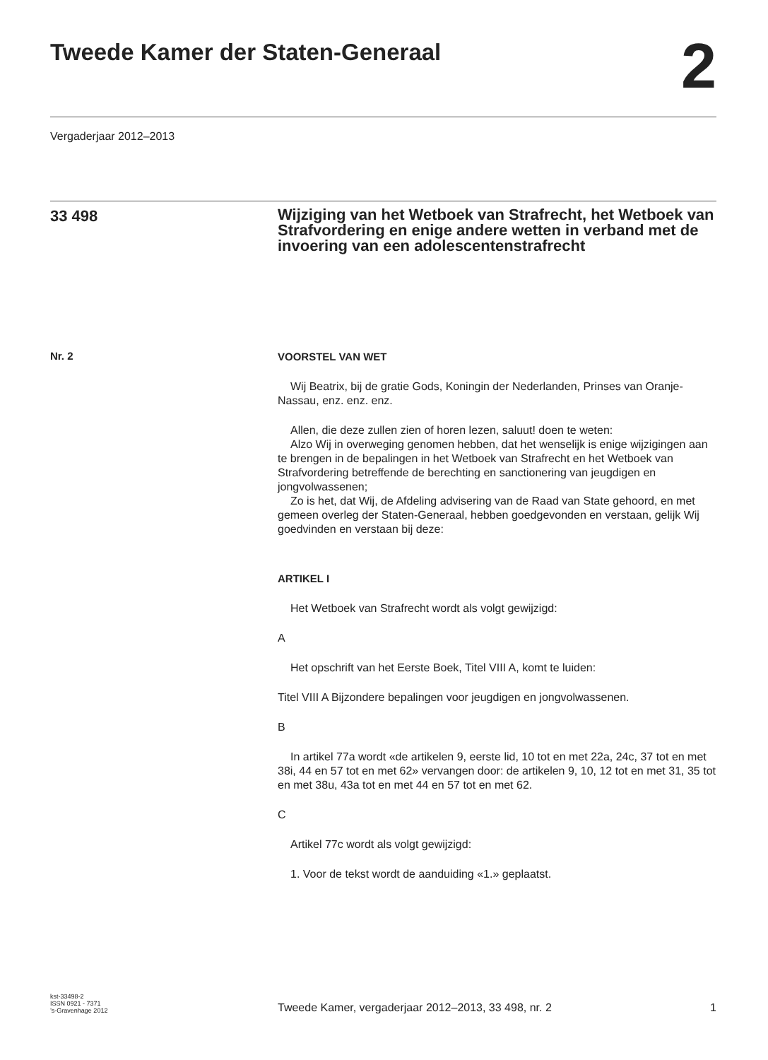Tweede Kamer der Staten-Generaal
2
Vergaderjaar 2012–2013
33 498
Wijziging van het Wetboek van Strafrecht, het Wetboek van Strafvordering en enige andere wetten in verband met de invoering van een adolescentenstrafrecht
Nr. 2
VOORSTEL VAN WET
Wij Beatrix, bij de gratie Gods, Koningin der Nederlanden, Prinses van Oranje-Nassau, enz. enz. enz.
Allen, die deze zullen zien of horen lezen, saluut! doen te weten:
Alzo Wij in overweging genomen hebben, dat het wenselijk is enige wijzigingen aan te brengen in de bepalingen in het Wetboek van Strafrecht en het Wetboek van Strafvordering betreffende de berechting en sanctionering van jeugdigen en jongvolwassenen;
Zo is het, dat Wij, de Afdeling advisering van de Raad van State gehoord, en met gemeen overleg der Staten-Generaal, hebben goedgevonden en verstaan, gelijk Wij goedvinden en verstaan bij deze:
ARTIKEL I
Het Wetboek van Strafrecht wordt als volgt gewijzigd:
A
Het opschrift van het Eerste Boek, Titel VIII A, komt te luiden:
Titel VIII A Bijzondere bepalingen voor jeugdigen en jongvolwassenen.
B
In artikel 77a wordt «de artikelen 9, eerste lid, 10 tot en met 22a, 24c, 37 tot en met 38i, 44 en 57 tot en met 62» vervangen door: de artikelen 9, 10, 12 tot en met 31, 35 tot en met 38u, 43a tot en met 44 en 57 tot en met 62.
C
Artikel 77c wordt als volgt gewijzigd:
1. Voor de tekst wordt de aanduiding «1.» geplaatst.
kst-33498-2
ISSN 0921 - 7371
’s-Gravenhage 2012
Tweede Kamer, vergaderjaar 2012–2013, 33 498, nr. 2
1